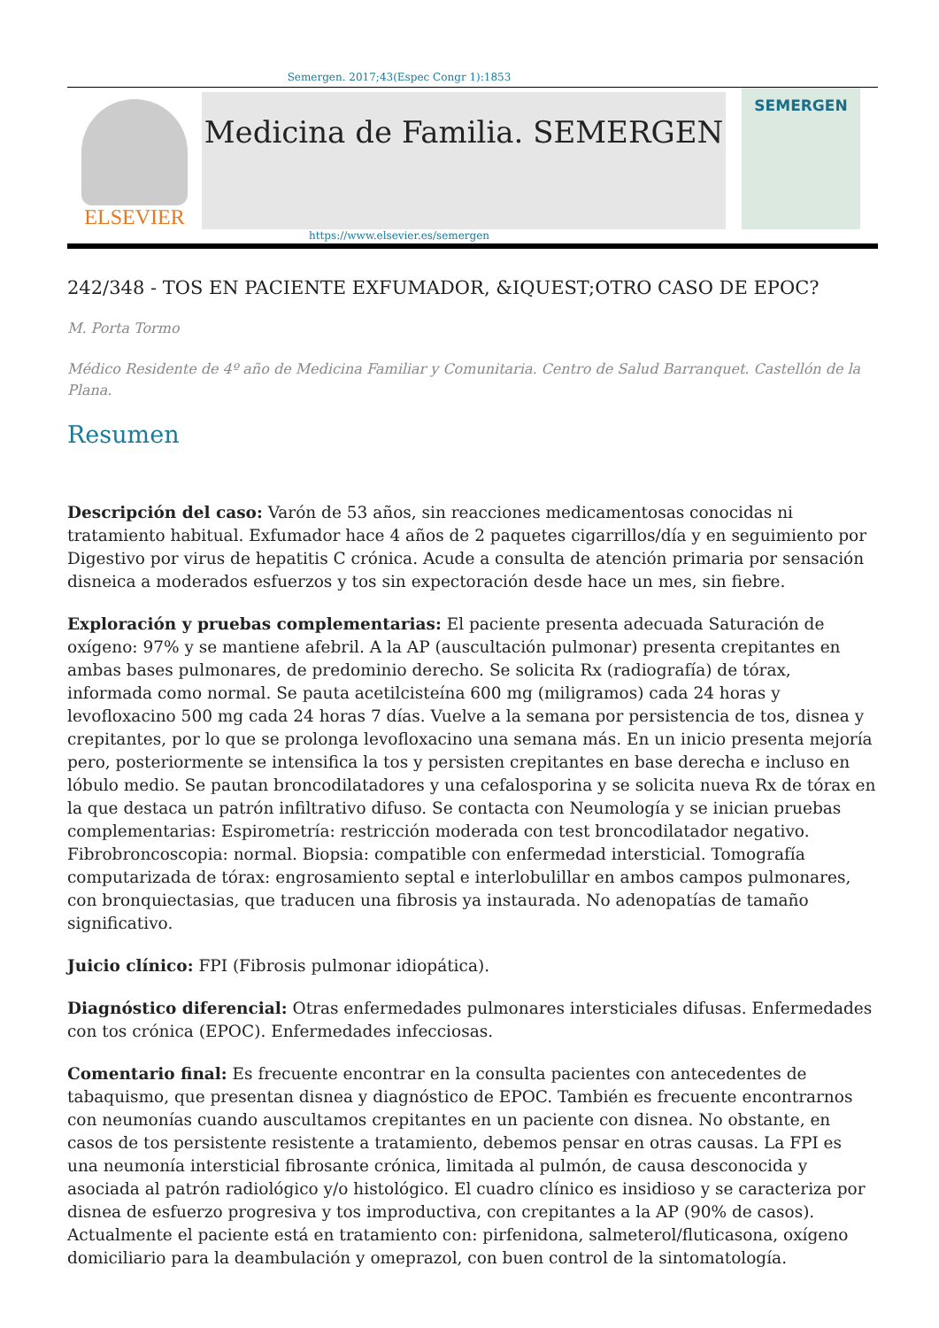Semergen. 2017;43(Espec Congr 1):1853
ELSEVIER
Medicina de Familia. SEMERGEN
SEMERGEN
https://www.elsevier.es/semergen
242/348 - TOS EN PACIENTE EXFUMADOR, &IQUEST;OTRO CASO DE EPOC?
M. Porta Tormo
Médico Residente de 4º año de Medicina Familiar y Comunitaria. Centro de Salud Barranquet. Castellón de la Plana.
Resumen
Descripción del caso: Varón de 53 años, sin reacciones medicamentosas conocidas ni tratamiento habitual. Exfumador hace 4 años de 2 paquetes cigarrillos/día y en seguimiento por Digestivo por virus de hepatitis C crónica. Acude a consulta de atención primaria por sensación disneica a moderados esfuerzos y tos sin expectoración desde hace un mes, sin fiebre.
Exploración y pruebas complementarias: El paciente presenta adecuada Saturación de oxígeno: 97% y se mantiene afebril. A la AP (auscultación pulmonar) presenta crepitantes en ambas bases pulmonares, de predominio derecho. Se solicita Rx (radiografía) de tórax, informada como normal. Se pauta acetilcisteína 600 mg (miligramos) cada 24 horas y levofloxacino 500 mg cada 24 horas 7 días. Vuelve a la semana por persistencia de tos, disnea y crepitantes, por lo que se prolonga levofloxacino una semana más. En un inicio presenta mejoría pero, posteriormente se intensifica la tos y persisten crepitantes en base derecha e incluso en lóbulo medio. Se pautan broncodilatadores y una cefalosporina y se solicita nueva Rx de tórax en la que destaca un patrón infiltrativo difuso. Se contacta con Neumología y se inician pruebas complementarias: Espirometría: restricción moderada con test broncodilatador negativo. Fibrobroncoscopia: normal. Biopsia: compatible con enfermedad intersticial. Tomografía computarizada de tórax: engrosamiento septal e interlobulillar en ambos campos pulmonares, con bronquiectasias, que traducen una fibrosis ya instaurada. No adenopatías de tamaño significativo.
Juicio clínico: FPI (Fibrosis pulmonar idiopática).
Diagnóstico diferencial: Otras enfermedades pulmonares intersticiales difusas. Enfermedades con tos crónica (EPOC). Enfermedades infecciosas.
Comentario final: Es frecuente encontrar en la consulta pacientes con antecedentes de tabaquismo, que presentan disnea y diagnóstico de EPOC. También es frecuente encontrarnos con neumonías cuando auscultamos crepitantes en un paciente con disnea. No obstante, en casos de tos persistente resistente a tratamiento, debemos pensar en otras causas. La FPI es una neumonía intersticial fibrosante crónica, limitada al pulmón, de causa desconocida y asociada al patrón radiológico y/o histológico. El cuadro clínico es insidioso y se caracteriza por disnea de esfuerzo progresiva y tos improductiva, con crepitantes a la AP (90% de casos). Actualmente el paciente está en tratamiento con: pirfenidona, salmeterol/fluticasona, oxígeno domiciliario para la deambulación y omeprazol, con buen control de la sintomatología.